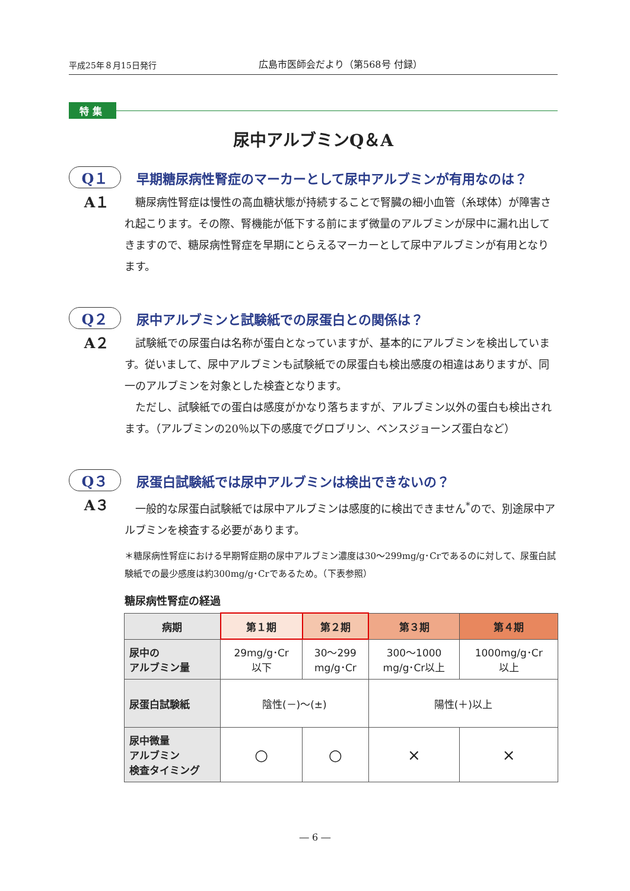平成25年８月15日発行
広島市医師会だより（第568号 付録）
特集
尿中アルブミンQ＆A
Q１
早期糖尿病性腎症のマーカーとして尿中アルブミンが有用なのは？
A１
糖尿病性腎症は慢性の高血糖状態が持続することで腎臓の細小血管（糸球体）が障害され起こります。その際、腎機能が低下する前にまず微量のアルブミンが尿中に漏れ出してきますので、糖尿病性腎症を早期にとらえるマーカーとして尿中アルブミンが有用となります。
Q２
尿中アルブミンと試験紙での尿蛋白との関係は？
A２
試験紙での尿蛋白は名称が蛋白となっていますが、基本的にアルブミンを検出しています。従いまして、尿中アルブミンも試験紙での尿蛋白も検出感度の相違はありますが、同一のアルブミンを対象とした検査となります。
ただし、試験紙での蛋白は感度がかなり落ちますが、アルブミン以外の蛋白も検出されます。（アルブミンの20％以下の感度でグロブリン、ベンスジョーンズ蛋白など）
Q３
尿蛋白試験紙では尿中アルブミンは検出できないの？
A３
一般的な尿蛋白試験紙では尿中アルブミンは感度的に検出できません<sup>*</sup>ので、別途尿中アルブミンを検査する必要があります。
＊糖尿病性腎症における早期腎症期の尿中アルブミン濃度は30～299mg/g･Crであるのに対して、尿蛋白試験紙での最少感度は約300mg/g･Crであるため。（下表参照）
糖尿病性腎症の経過
| 病期 | 第１期 | 第２期 | 第３期 | 第４期 |
| --- | --- | --- | --- | --- |
| 尿中の アルブミン量 | 29mg/g･Cr 以下 | 30～299 mg/g･Cr | 300～1000 mg/g･Cr以上 | 1000mg/g･Cr 以上 |
| 尿蛋白試験紙 | 陰性(－)～(±) | | 陽性(＋)以上 | |
| 尿中微量 アルブミン 検査タイミング | ○ | ○ | × | × |
― 6 ―